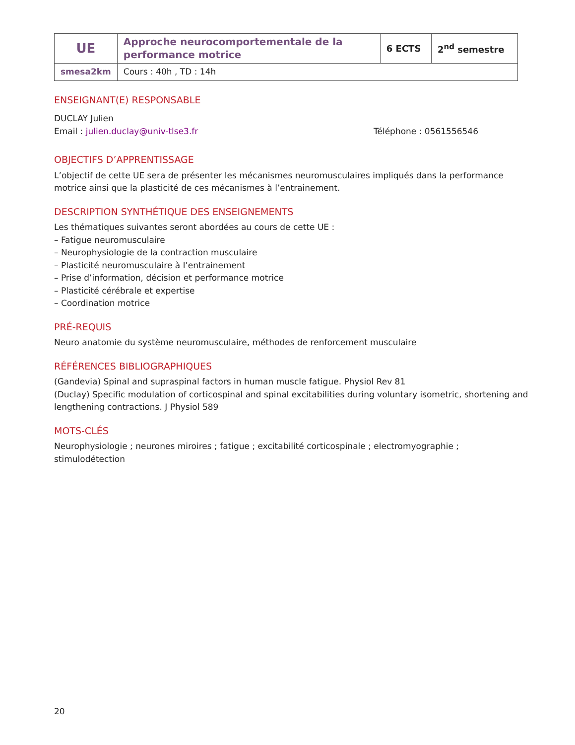| UE | Approche neurocomportementale de la performance motrice | 6 ECTS | 2<sup>nd</sup> semestre |
| smesa2km | Cours : 40h , TD : 14h | | |
ENSEIGNANT(E) RESPONSABLE
DUCLAY Julien
Email : julien.duclay@univ-tlse3.fr Téléphone : 0561556546
OBJECTIFS D’APPRENTISSAGE
L’objectif de cette UE sera de présenter les mécanismes neuromusculaires impliqués dans la performance motrice ainsi que la plasticité de ces mécanismes à l’entrainement.
DESCRIPTION SYNTHÉTIQUE DES ENSEIGNEMENTS
Les thématiques suivantes seront abordées au cours de cette UE :
– Fatigue neuromusculaire
– Neurophysiologie de la contraction musculaire
– Plasticité neuromusculaire à l’entrainement
– Prise d’information, décision et performance motrice
– Plasticité cérébrale et expertise
– Coordination motrice
PRÉ-REQUIS
Neuro anatomie du système neuromusculaire, méthodes de renforcement musculaire
RÉFÉRENCES BIBLIOGRAPHIQUES
(Gandevia) Spinal and supraspinal factors in human muscle fatigue. Physiol Rev 81
(Duclay) Specific modulation of corticospinal and spinal excitabilities during voluntary isometric, shortening and lengthening contractions. J Physiol 589
MOTS-CLÉS
Neurophysiologie ; neurones miroires ; fatigue ; excitabilité corticospinale ; electromyographie ; stimulodétection
20